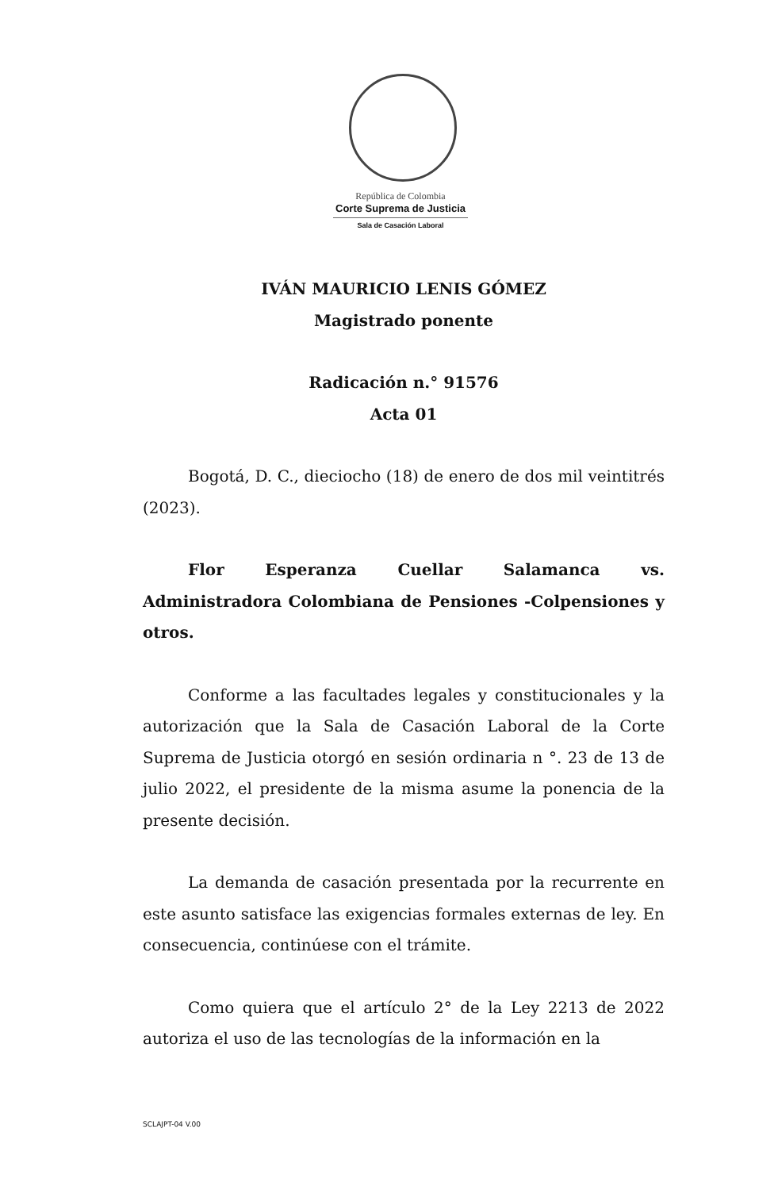República de Colombia
Corte Suprema de Justicia
Sala de Casación Laboral
IVÁN MAURICIO LENIS GÓMEZ
Magistrado ponente
Radicación n.° 91576
Acta 01
Bogotá, D. C., dieciocho (18) de enero de dos mil veintitrés (2023).
Flor Esperanza Cuellar Salamanca vs. Administradora Colombiana de Pensiones -Colpensiones y otros.
Conforme a las facultades legales y constitucionales y la autorización que la Sala de Casación Laboral de la Corte Suprema de Justicia otorgó en sesión ordinaria n °. 23 de 13 de julio 2022, el presidente de la misma asume la ponencia de la presente decisión.
La demanda de casación presentada por la recurrente en este asunto satisface las exigencias formales externas de ley. En consecuencia, continúese con el trámite.
Como quiera que el artículo 2° de la Ley 2213 de 2022 autoriza el uso de las tecnologías de la información en la
SCLAJPT-04 V.00